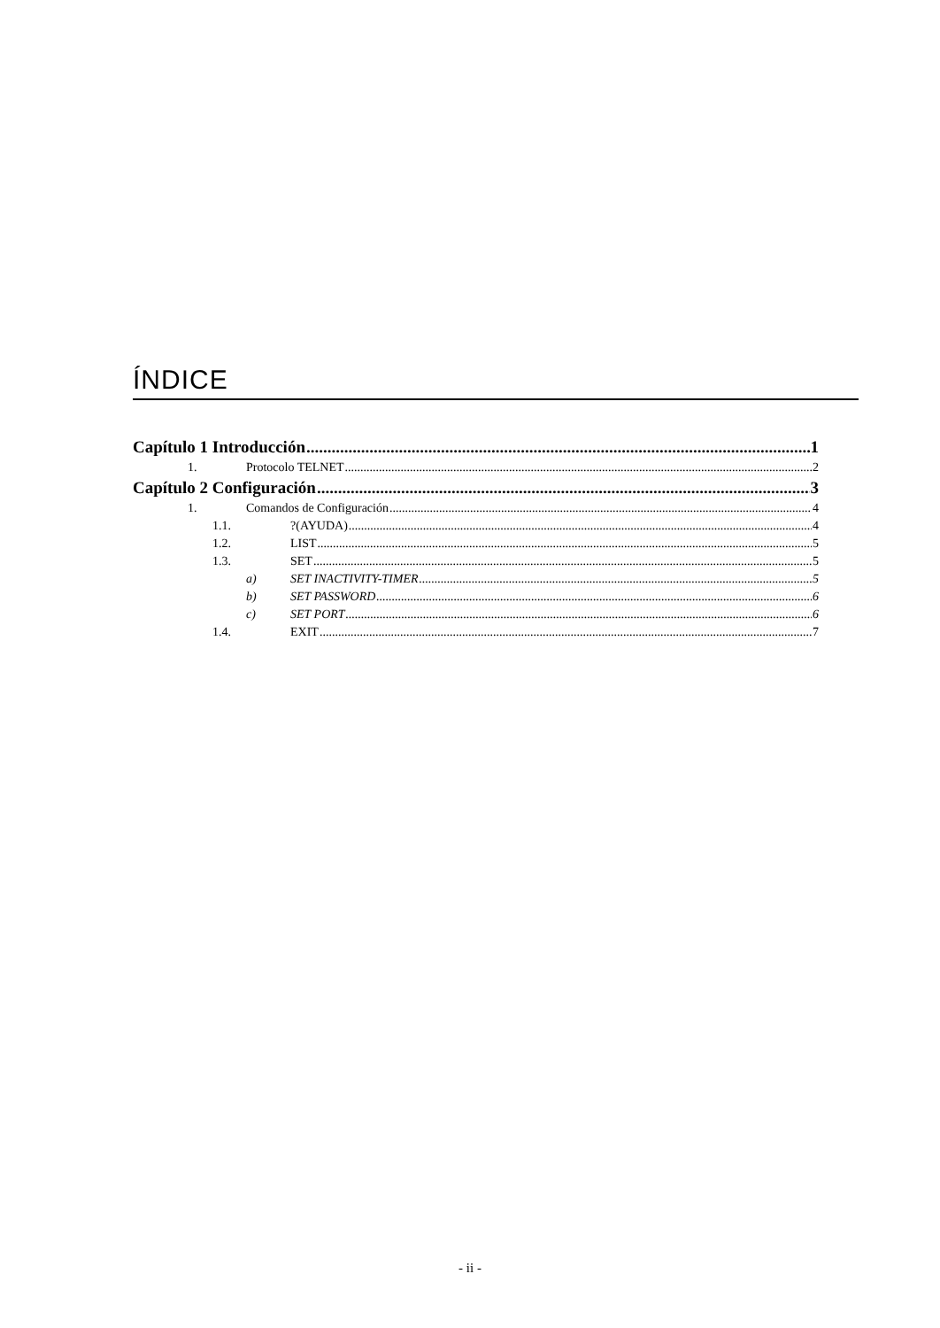ÍNDICE
Capítulo 1 Introducción 1
1. Protocolo TELNET 2
Capítulo 2 Configuración 3
1. Comandos de Configuración 4
1.1.?(AYUDA) 4
1.2. LIST 5
1.3. SET 5
a) SET INACTIVITY-TIMER 5
b) SET PASSWORD 6
c) SET PORT 6
1.4. EXIT 7
- ii -